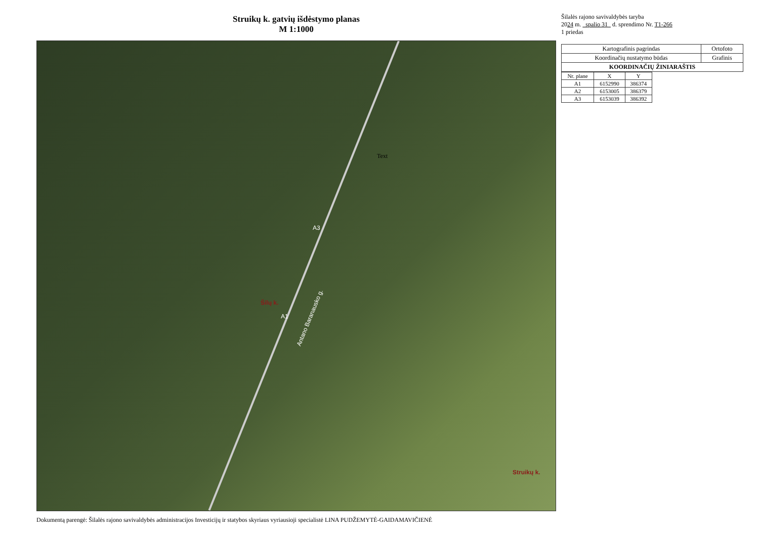Struikų k. gatvių išdėstymo planas
M 1:1000
Text
A3
Antano Baranausko g.
Šilų k.
A1
Struikų k.
Šilalės rajono savivaldybės taryba
2024 m. spalio 31 d. sprendimo Nr. T1-266
1 priedas
| Kartografinis pagrindas | Ortofoto |
| Koordinačių nustatymo būdas | Grafinis |
| KOORDINAČIŲ ŽINIARAŠTIS | |
| Nr. plane | X | Y |
| --- | --- | --- |
| A1 | 6152990 | 386374 |
| A2 | 6153005 | 386379 |
| A3 | 6153039 | 386392 |
Dokumentą parengė: Šilalės rajono savivaldybės administracijos Investicijų ir statybos skyriaus vyriausioji specialistė LINA PUDŽEMYTĖ-GAIDAMAVIČIENĖ